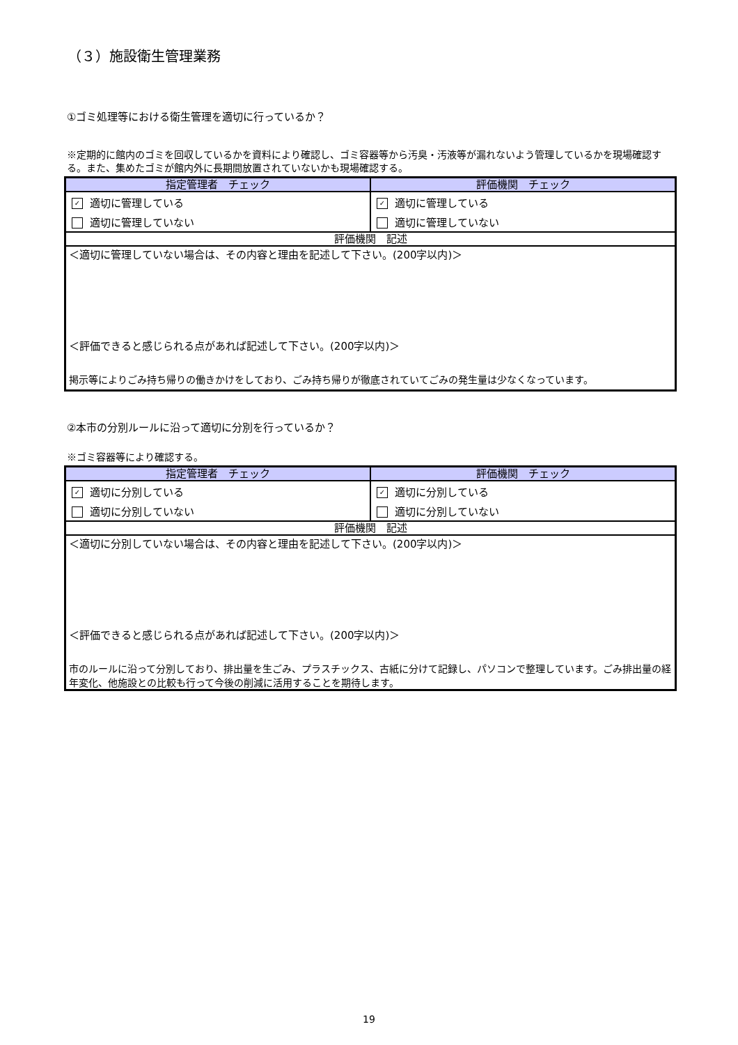（３）施設衛生管理業務
①ゴミ処理等における衛生管理を適切に行っているか？
※定期的に館内のゴミを回収しているかを資料により確認し、ゴミ容器等から汚臭・汚液等が漏れないよう管理しているかを現場確認する。また、集めたゴミが館内外に長期間放置されていないかも現場確認する。
| 指定管理者 チェック | 評価機関 チェック |
| --- | --- |
| ✓ 適切に管理している | ✓ 適切に管理している |
| 適切に管理していない | 適切に管理していない |
| 評価機関 記述 | |
| ＜適切に管理していない場合は、その内容と理由を記述して下さい。(200字以内)＞ ＜評価できると感じられる点があれば記述して下さい。(200字以内)＞ 掲示等によりごみ持ち帰りの働きかけをしており、ごみ持ち帰りが徹底されていてごみの発生量は少なくなっています。 | |
②本市の分別ルールに沿って適切に分別を行っているか？
※ゴミ容器等により確認する。
| 指定管理者 チェック | 評価機関 チェック |
| --- | --- |
| ✓ 適切に分別している | ✓ 適切に分別している |
| 適切に分別していない | 適切に分別していない |
| 評価機関 記述 | |
| ＜適切に分別していない場合は、その内容と理由を記述して下さい。(200字以内)＞ ＜評価できると感じられる点があれば記述して下さい。(200字以内)＞ 市のルールに沿って分別しており、排出量を生ごみ、プラスチックス、古紙に分けて記録し、パソコンで整理しています。ごみ排出量の経年変化、他施設との比較も行って今後の削減に活用することを期待します。 | |
19